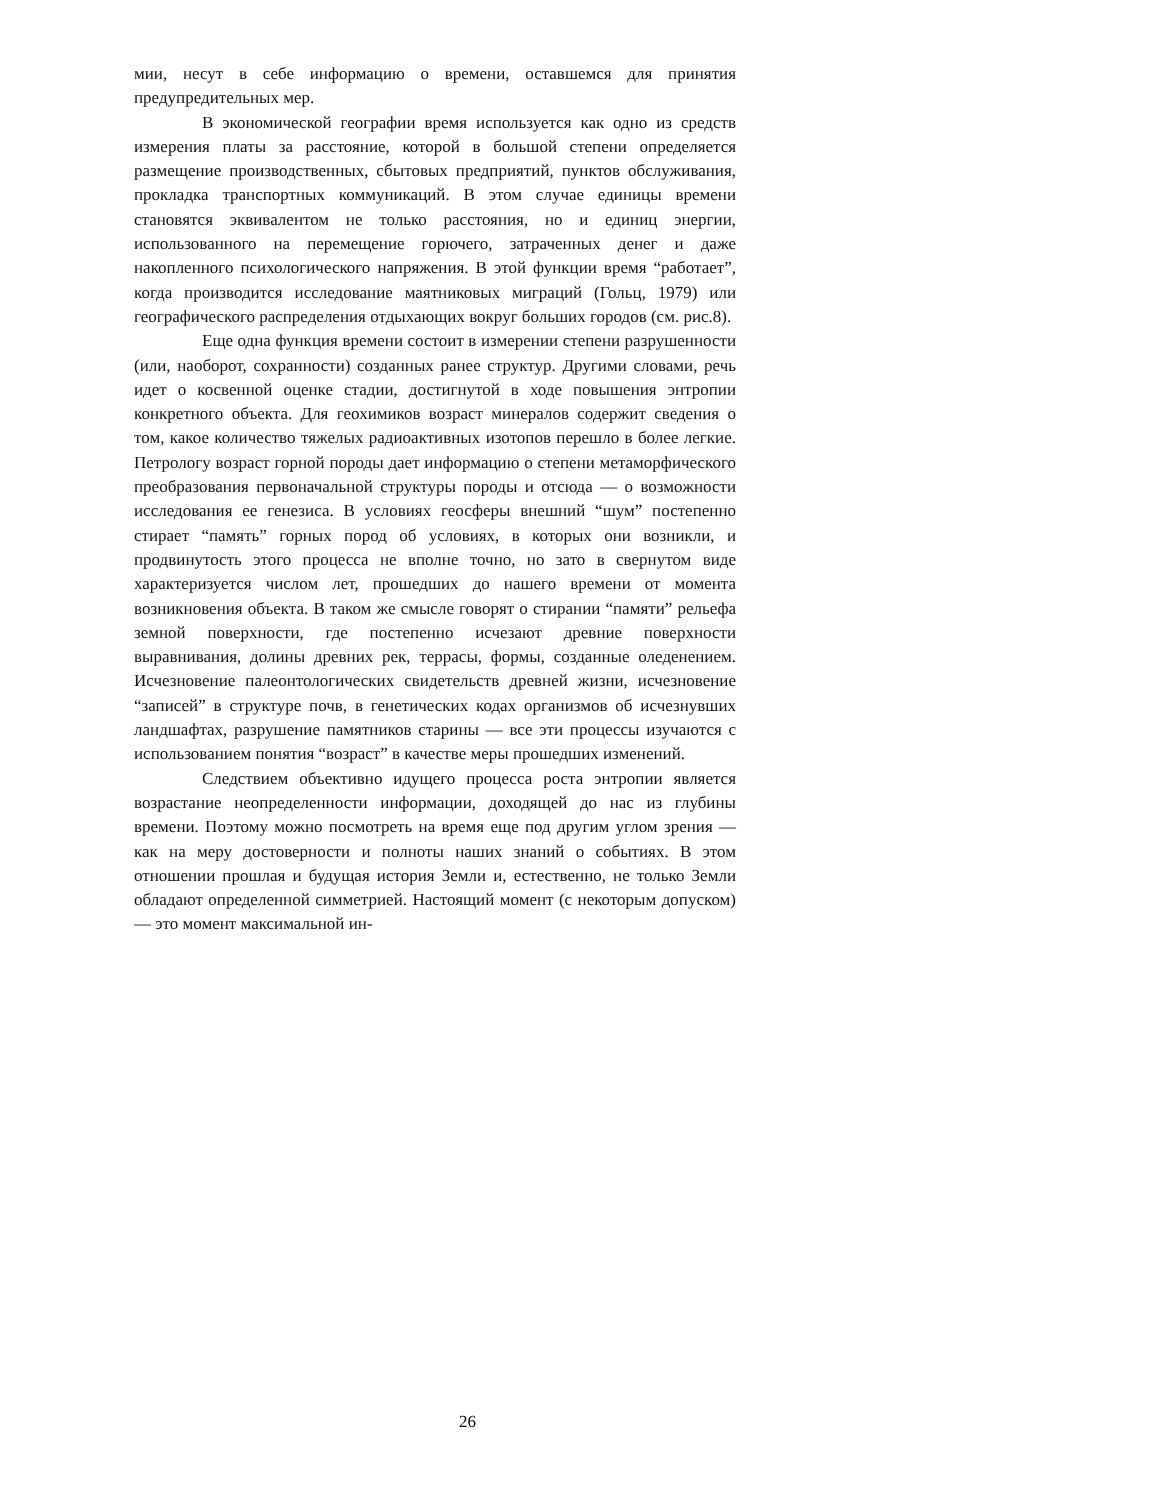мии, несут в себе информацию о времени, оставшемся для принятия предупредительных мер.
В экономической географии время используется как одно из средств измерения платы за расстояние, которой в большой степени определяется размещение производственных, сбытовых предприятий, пунктов обслуживания, прокладка транспортных коммуникаций. В этом случае единицы времени становятся эквивалентом не только расстояния, но и единиц энергии, использованного на перемещение горючего, затраченных денег и даже накопленного психологического напряжения. В этой функции время “работает”, когда производится исследование маятниковых миграций (Гольц, 1979) или географического распределения отдыхающих вокруг больших городов (см. рис.8).
Еще одна функция времени состоит в измерении степени разрушенности (или, наоборот, сохранности) созданных ранее структур. Другими словами, речь идет о косвенной оценке стадии, достигнутой в ходе повышения энтропии конкретного объекта. Для геохимиков возраст минералов содержит сведения о том, какое количество тяжелых радиоактивных изотопов перешло в более легкие. Петрологу возраст горной породы дает информацию о степени метаморфического преобразования первоначальной структуры породы и отсюда — о возможности исследования ее генезиса. В условиях геосферы внешний “шум” постепенно стирает “память” горных пород об условиях, в которых они возникли, и продвинутость этого процесса не вполне точно, но зато в свернутом виде характеризуется числом лет, прошедших до нашего времени от момента возникновения объекта. В таком же смысле говорят о стирании “памяти” рельефа земной поверхности, где постепенно исчезают древние поверхности выравнивания, долины древних рек, террасы, формы, созданные оледенением. Исчезновение палеонтологических свидетельств древней жизни, исчезновение “записей” в структуре почв, в генетических кодах организмов об исчезнувших ландшафтах, разрушение памятников старины — все эти процессы изучаются с использованием понятия “возраст” в качестве меры прошедших изменений.
Следствием объективно идущего процесса роста энтропии является возрастание неопределенности информации, доходящей до нас из глубины времени. Поэтому можно посмотреть на время еще под другим углом зрения — как на меру достоверности и полноты наших знаний о событиях. В этом отношении прошлая и будущая история Земли и, естественно, не только Земли обладают определенной симметрией. Настоящий момент (с некоторым допуском) — это момент максимальной ин-
26